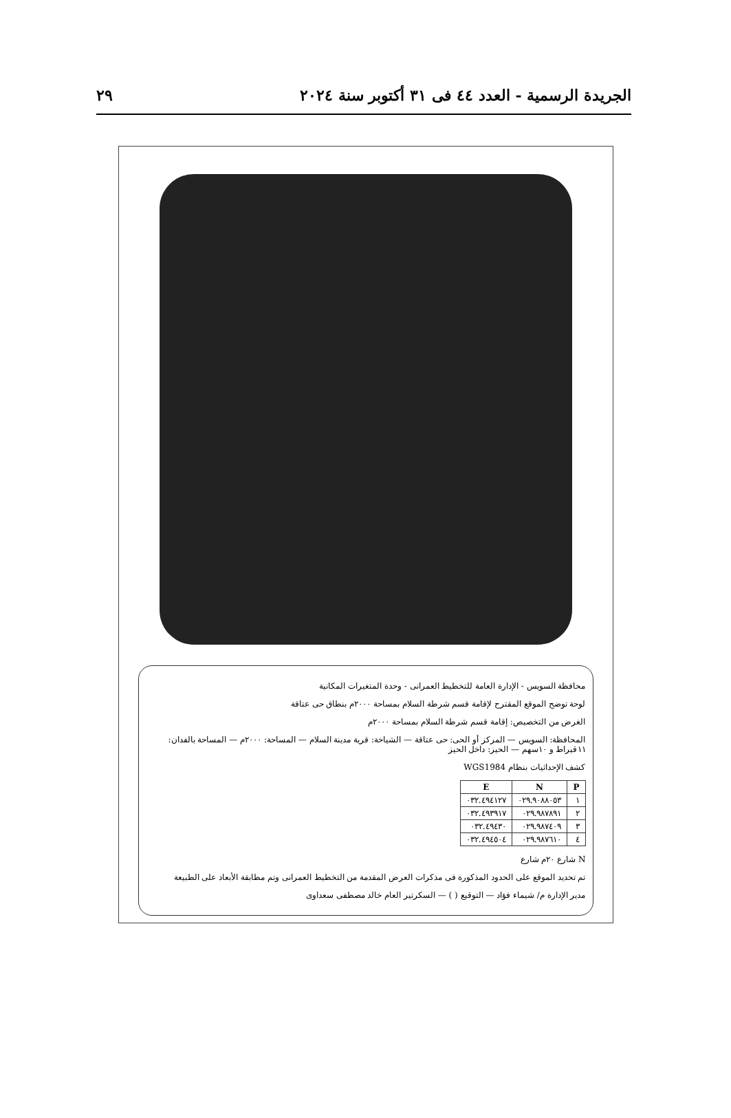الجريدة الرسمية - العدد ٤٤ فى ٣١ أكتوبر سنة ٢٠٢٤ ٢٩
محافظة السويس - الإدارة العامة للتخطيط العمرانى - وحدة المتغيرات المكانية
لوحة توضح الموقع المقترح لإقامة قسم شرطة السلام بمساحة ٢٠٠٠م بنطاق حى عتاقة
الغرض من التخصيص: إقامة قسم شرطة السلام بمساحة ٢٠٠٠م
المحافظة: السويس — المركز أو الحى: حى عتاقة — الشياخة: قرية مدينة السلام — المساحة: ٢٠٠٠م — المساحة بالفدان: ١١قيراط و ١٠سهم — الحيز: داخل الحيز
كشف الإحداثيات بنظام WGS1984
| P | N | E |
| --- | --- | --- |
| ١ | ٠٢٩.٩٠٨٨٠٥٣ | ٠٣٢.٤٩٤١٢٧ |
| ٢ | ٠٢٩.٩٨٧٨٩١ | ٠٣٢.٤٩٣٩١٧ |
| ٣ | ٠٢٩.٩٨٧٤٠٩ | ٠٣٢.٤٩٤٣٠ |
| ٤ | ٠٢٩.٩٨٧٦١٠ | ٠٣٢.٤٩٤٥٠٤ |
N شارع ٢٠م شارع
تم تحديد الموقع على الحدود المذكورة فى مذكرات العرض المقدمة من التخطيط العمرانى وتم مطابقة الأبعاد على الطبيعة
مدير الإدارة م/ شيماء فؤاد — التوقيع ( ) — السكرتير العام خالد مصطفى سعداوى